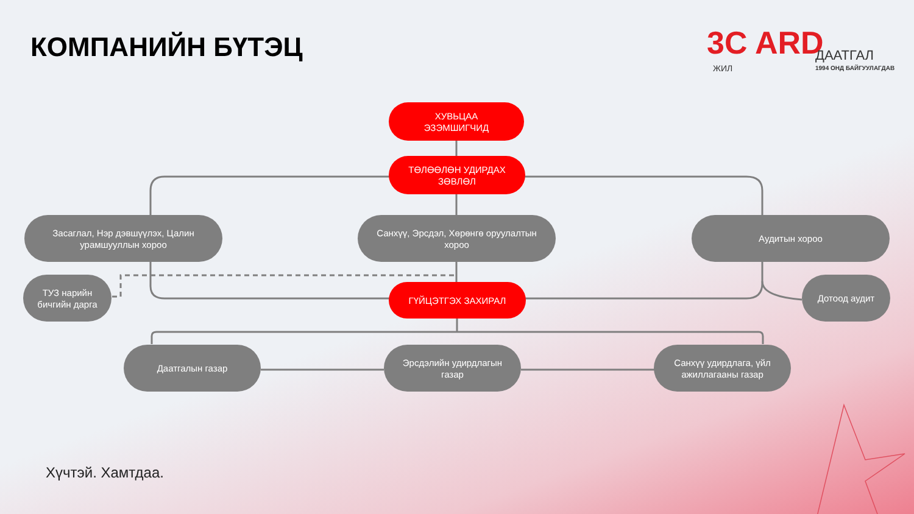КОМПАНИЙН БҮТЭЦ
3C ARD
ЖИЛ
ДААТГАЛ
1994 ОНД БАЙГУУЛАГДАВ
ХУВЬЦАА
ЭЗЭМШИГЧИД
ТӨЛӨӨЛӨН УДИРДАХ
ЗӨВЛӨЛ
Засаглал, Нэр дэвшүүлэх, Цалин
урамшууллын хороо
Санхүү, Эрсдэл, Хөрөнгө оруулалтын
хороо
Аудитын хороо
ТУЗ нарийн
бичгийн дарга
ГҮЙЦЭТГЭХ ЗАХИРАЛ
Дотоод аудит
Даатгалын газар
Эрсдэлийн удирдлагын
газар
Санхүү удирдлага, үйл
ажиллагааны газар
Хүчтэй. Хамтдаа.